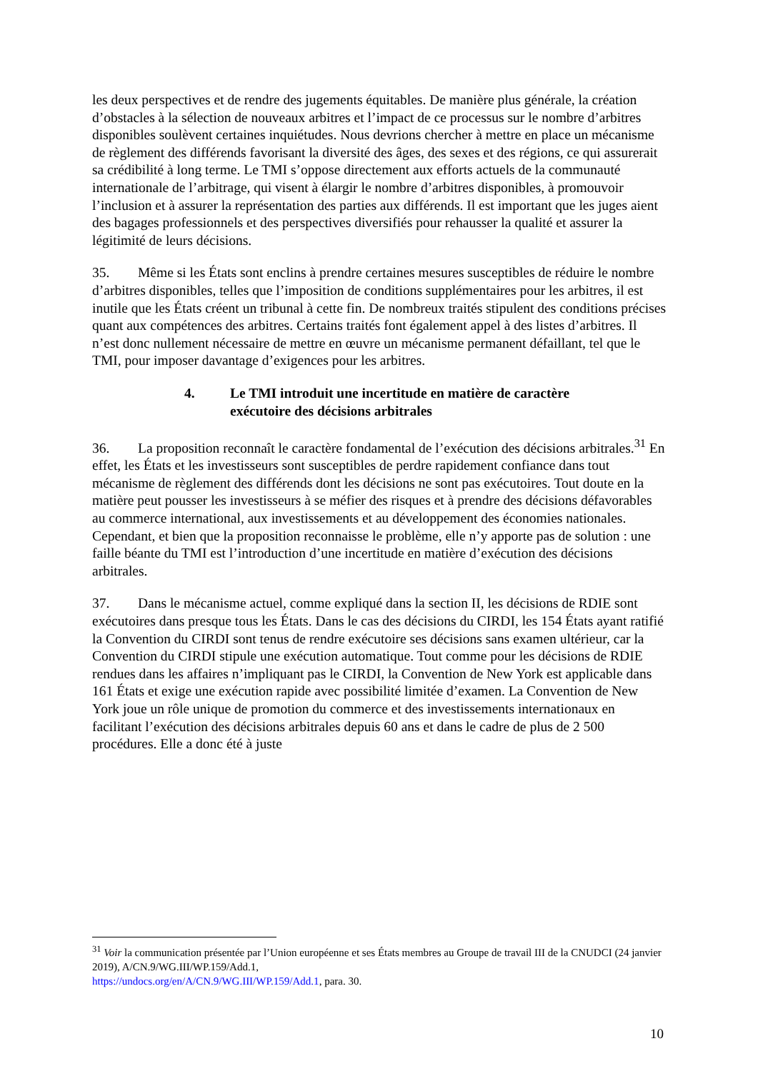les deux perspectives et de rendre des jugements équitables. De manière plus générale, la création d’obstacles à la sélection de nouveaux arbitres et l’impact de ce processus sur le nombre d’arbitres disponibles soulèvent certaines inquiétudes. Nous devrions chercher à mettre en place un mécanisme de règlement des différends favorisant la diversité des âges, des sexes et des régions, ce qui assurerait sa crédibilité à long terme. Le TMI s’oppose directement aux efforts actuels de la communauté internationale de l’arbitrage, qui visent à élargir le nombre d’arbitres disponibles, à promouvoir l’inclusion et à assurer la représentation des parties aux différends. Il est important que les juges aient des bagages professionnels et des perspectives diversifiés pour rehausser la qualité et assurer la légitimité de leurs décisions.
35. Même si les États sont enclins à prendre certaines mesures susceptibles de réduire le nombre d’arbitres disponibles, telles que l’imposition de conditions supplémentaires pour les arbitres, il est inutile que les États créent un tribunal à cette fin. De nombreux traités stipulent des conditions précises quant aux compétences des arbitres. Certains traités font également appel à des listes d’arbitres. Il n’est donc nullement nécessaire de mettre en œuvre un mécanisme permanent défaillant, tel que le TMI, pour imposer davantage d’exigences pour les arbitres.
4. Le TMI introduit une incertitude en matière de caractère
exécutoire des décisions arbitrales
36. La proposition reconnaît le caractère fondamental de l’exécution des décisions arbitrales.<sup>31</sup> En effet, les États et les investisseurs sont susceptibles de perdre rapidement confiance dans tout mécanisme de règlement des différends dont les décisions ne sont pas exécutoires. Tout doute en la matière peut pousser les investisseurs à se méfier des risques et à prendre des décisions défavorables au commerce international, aux investissements et au développement des économies nationales. Cependant, et bien que la proposition reconnaisse le problème, elle n’y apporte pas de solution : une faille béante du TMI est l’introduction d’une incertitude en matière d’exécution des décisions arbitrales.
37. Dans le mécanisme actuel, comme expliqué dans la section II, les décisions de RDIE sont exécutoires dans presque tous les États. Dans le cas des décisions du CIRDI, les 154 États ayant ratifié la Convention du CIRDI sont tenus de rendre exécutoire ses décisions sans examen ultérieur, car la Convention du CIRDI stipule une exécution automatique. Tout comme pour les décisions de RDIE rendues dans les affaires n’impliquant pas le CIRDI, la Convention de New York est applicable dans 161 États et exige une exécution rapide avec possibilité limitée d’examen. La Convention de New York joue un rôle unique de promotion du commerce et des investissements internationaux en facilitant l’exécution des décisions arbitrales depuis 60 ans et dans le cadre de plus de 2 500 procédures. Elle a donc été à juste
<sup>31</sup> Voir la communication présentée par l’Union européenne et ses États membres au Groupe de travail III de la CNUDCI (24 janvier 2019), A/CN.9/WG.III/WP.159/Add.1,
https://undocs.org/en/A/CN.9/WG.III/WP.159/Add.1, para. 30.
10